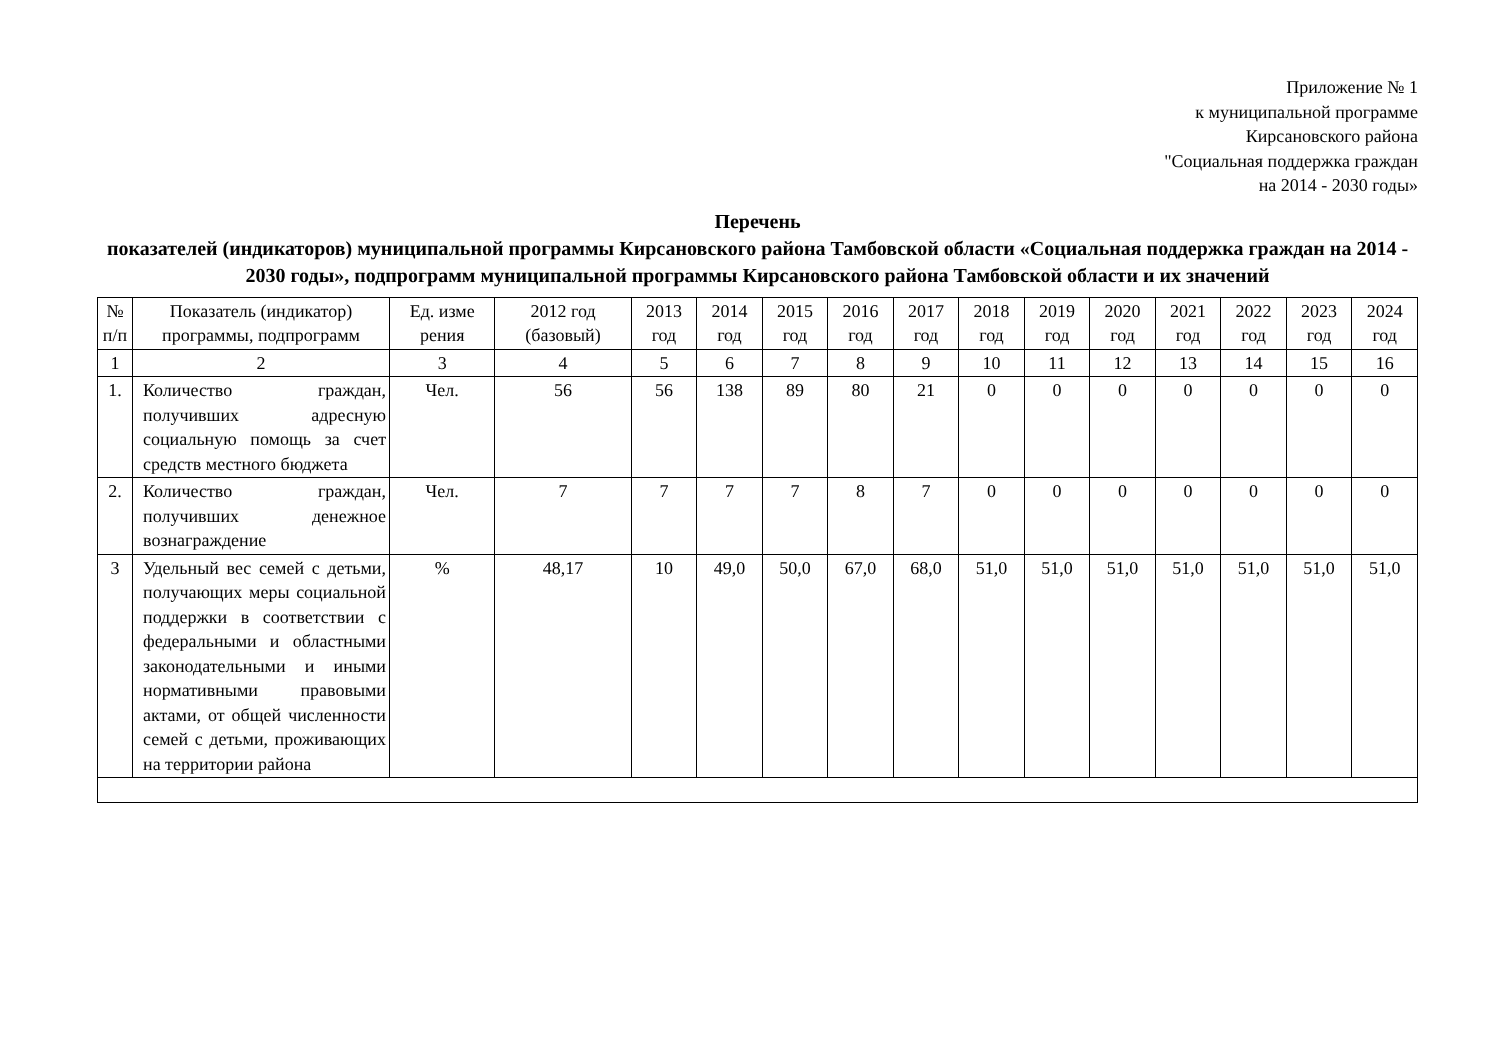Приложение № 1
к муниципальной программе
Кирсановского района
"Социальная поддержка граждан
на 2014 - 2030 годы»
Перечень
показателей (индикаторов) муниципальной программы Кирсановского района Тамбовской области «Социальная поддержка граждан на 2014 - 2030 годы», подпрограмм муниципальной программы Кирсановского района Тамбовской области и их значений
| № п/п | Показатель (индикатор) программы, подпрограмм | Ед. изме рения | 2012 год (базовый) | 2013 год | 2014 год | 2015 год | 2016 год | 2017 год | 2018 год | 2019 год | 2020 год | 2021 год | 2022 год | 2023 год | 2024 год |
| --- | --- | --- | --- | --- | --- | --- | --- | --- | --- | --- | --- | --- | --- | --- | --- |
| 1 | 2 | 3 | 4 | 5 | 6 | 7 | 8 | 9 | 10 | 11 | 12 | 13 | 14 | 15 | 16 |
| 1. | Количество граждан, получивших адресную социальную помощь за счет средств местного бюджета | Чел. | 56 | 56 | 138 | 89 | 80 | 21 | 0 | 0 | 0 | 0 | 0 | 0 | 0 |
| 2. | Количество граждан, получивших денежное вознаграждение | Чел. | 7 | 7 | 7 | 7 | 8 | 7 | 0 | 0 | 0 | 0 | 0 | 0 | 0 |
| 3 | Удельный вес семей с детьми, получающих меры социальной поддержки в соответствии с федеральными и областными законодательными и иными нормативными правовыми актами, от общей численности семей с детьми, проживающих на территории района | % | 48,17 | 10 | 49,0 | 50,0 | 67,0 | 68,0 | 51,0 | 51,0 | 51,0 | 51,0 | 51,0 | 51,0 | 51,0 |